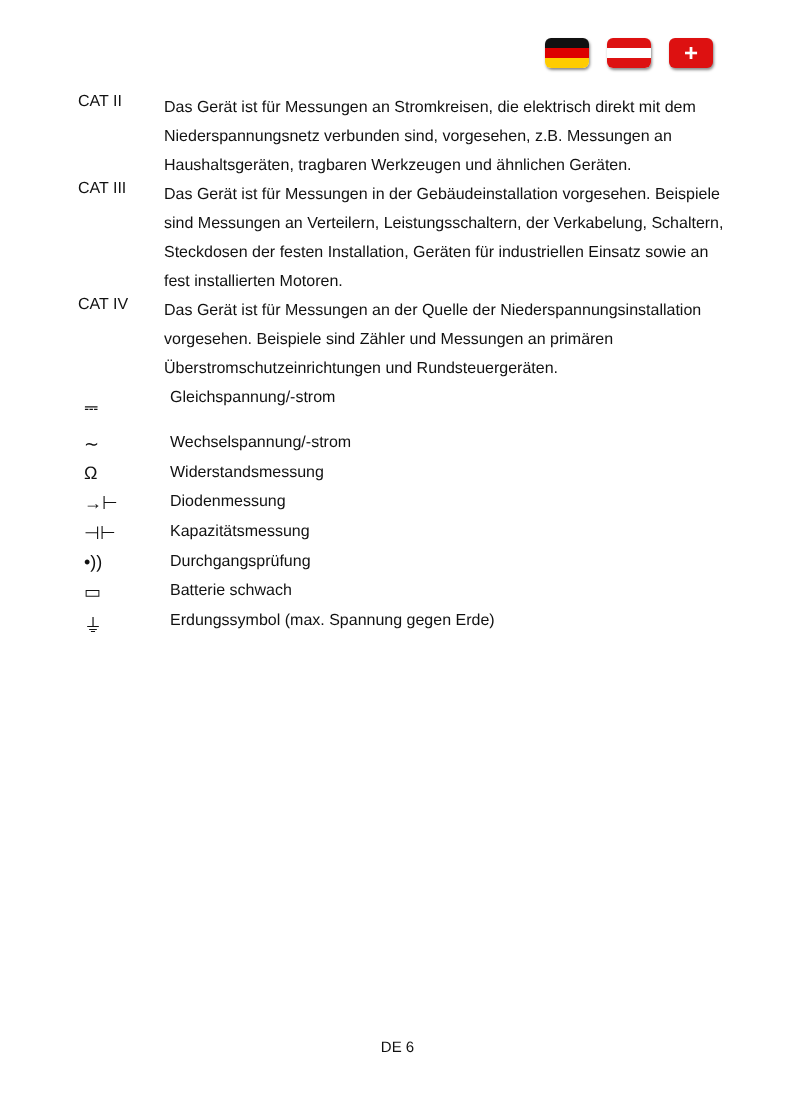+
CAT II
Das Gerät ist für Messungen an Stromkreisen, die elektrisch direkt mit dem Niederspannungsnetz verbunden sind, vorgesehen, z.B. Messungen an Haushaltsgeräten, tragbaren Werkzeugen und ähnlichen Geräten.
CAT III
Das Gerät ist für Messungen in der Gebäudeinstallation vorgesehen. Beispiele sind Messungen an Verteilern, Leistungsschaltern, der Verkabelung, Schaltern, Steckdosen der festen Installation, Geräten für industriellen Einsatz sowie an fest installierten Motoren.
CAT IV
Das Gerät ist für Messungen an der Quelle der Niederspannungsinstallation vorgesehen. Beispiele sind Zähler und Messungen an primären Überstromschutzeinrichtungen und Rundsteuergeräten.
⎓ Gleichspannung/-strom
∼ Wechselspannung/-strom
Ω Widerstandsmessung
→⊢ Diodenmessung
⊣⊢ Kapazitätsmessung
•)) Durchgangsprüfung
▭ Batterie schwach
⏚ Erdungssymbol (max. Spannung gegen Erde)
DE 6